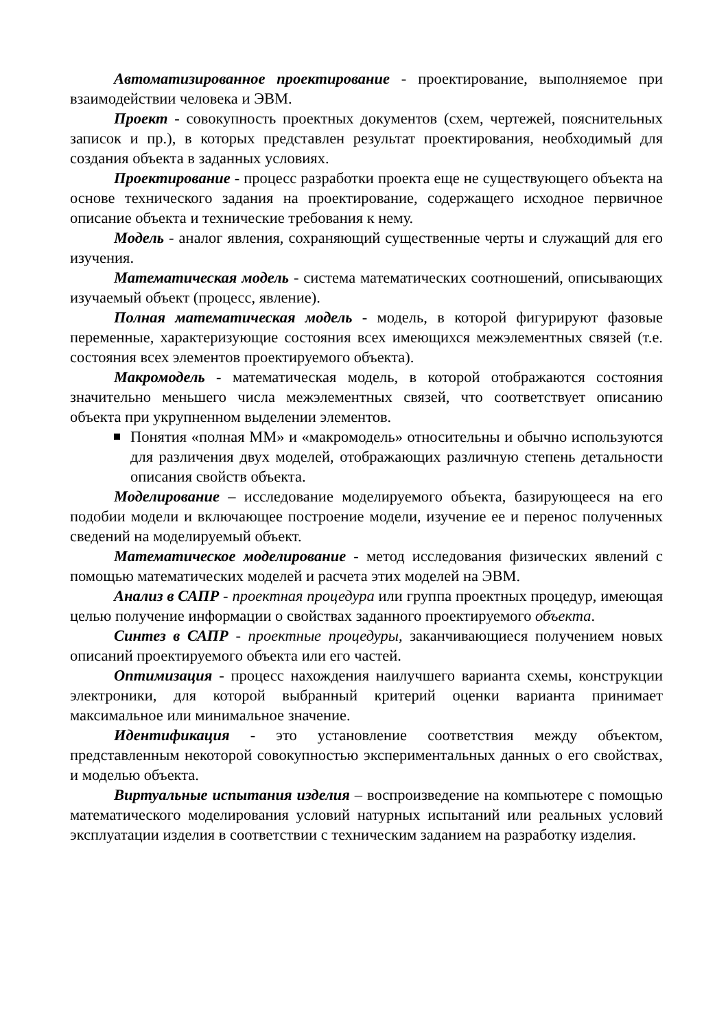Автоматизированное проектирование - проектирование, выполняемое при взаимодействии человека и ЭВМ.
Проект - совокупность проектных документов (схем, чертежей, пояснительных записок и пр.), в которых представлен результат проектирования, необходимый для создания объекта в заданных условиях.
Проектирование - процесс разработки проекта еще не существующего объекта на основе технического задания на проектирование, содержащего исходное первичное описание объекта и технические требования к нему.
Модель - аналог явления, сохраняющий существенные черты и служащий для его изучения.
Математическая модель - система математических соотношений, описывающих изучаемый объект (процесс, явление).
Полная математическая модель - модель, в которой фигурируют фазовые переменные, характеризующие состояния всех имеющихся межэлементных связей (т.е. состояния всех элементов проектируемого объекта).
Макромодель - математическая модель, в которой отображаются состояния значительно меньшего числа межэлементных связей, что соответствует описанию объекта при укрупненном выделении элементов.
Понятия «полная ММ» и «макромодель» относительны и обычно используются для различения двух моделей, отображающих различную степень детальности описания свойств объекта.
Моделирование – исследование моделируемого объекта, базирующееся на его подобии модели и включающее построение модели, изучение ее и перенос полученных сведений на моделируемый объект.
Математическое моделирование - метод исследования физических явлений с помощью математических моделей и расчета этих моделей на ЭВМ.
Анализ в САПР - проектная процедура или группа проектных процедур, имеющая целью получение информации о свойствах заданного проектируемого объекта.
Синтез в САПР - проектные процедуры, заканчивающиеся получением новых описаний проектируемого объекта или его частей.
Оптимизация - процесс нахождения наилучшего варианта схемы, конструкции электроники, для которой выбранный критерий оценки варианта принимает максимальное или минимальное значение.
Идентификация - это установление соответствия между объектом, представленным некоторой совокупностью экспериментальных данных о его свойствах, и моделью объекта.
Виртуальные испытания изделия – воспроизведение на компьютере с помощью математического моделирования условий натурных испытаний или реальных условий эксплуатации изделия в соответствии с техническим заданием на разработку изделия.